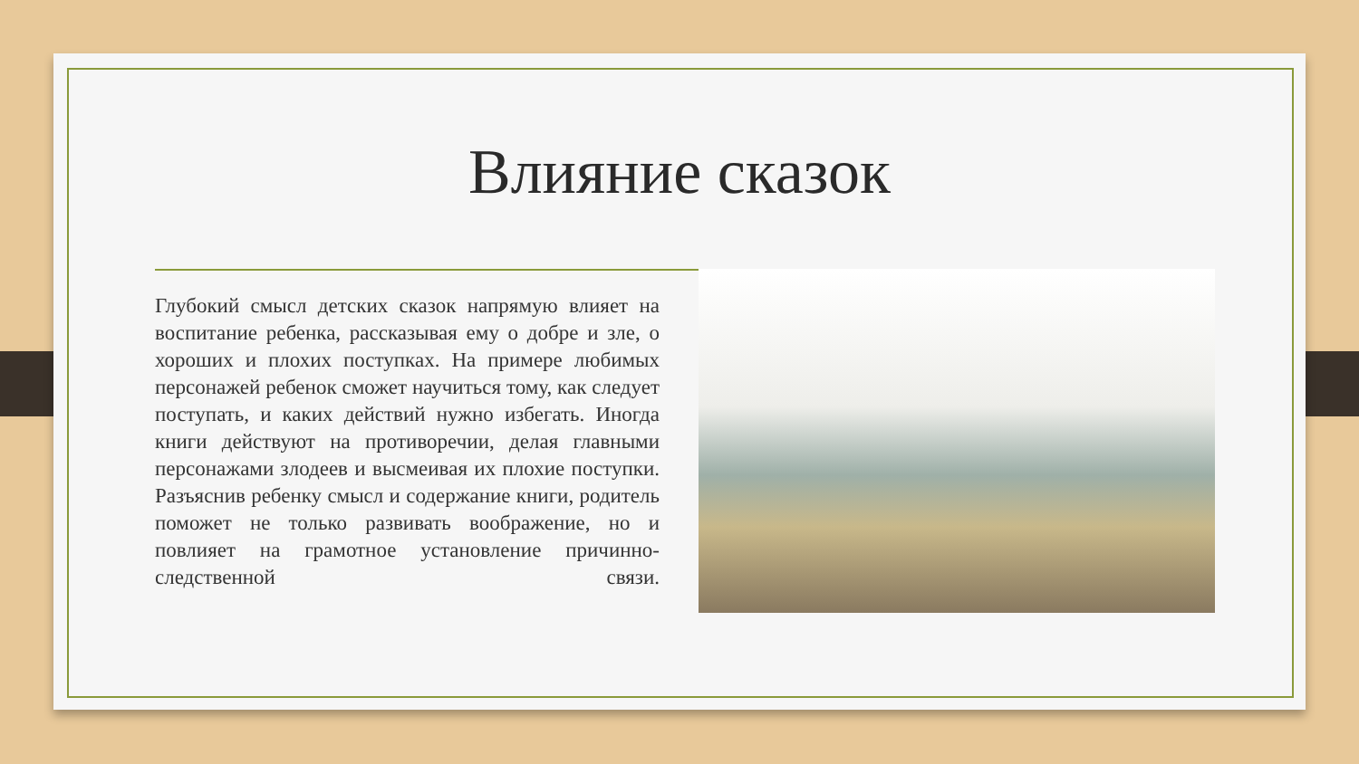Влияние сказок
Глубокий смысл детских сказок напрямую влияет на воспитание ребенка, рассказывая ему о добре и зле, о хороших и плохих поступках. На примере любимых персонажей ребенок сможет научиться тому, как следует поступать, и каких действий нужно избегать. Иногда книги действуют на противоречии, делая главными персонажами злодеев и высмеивая их плохие поступки. Разъяснив ребенку смысл и содержание книги, родитель поможет не только развивать воображение, но и повлияет на грамотное установление причинно-следственной связи.